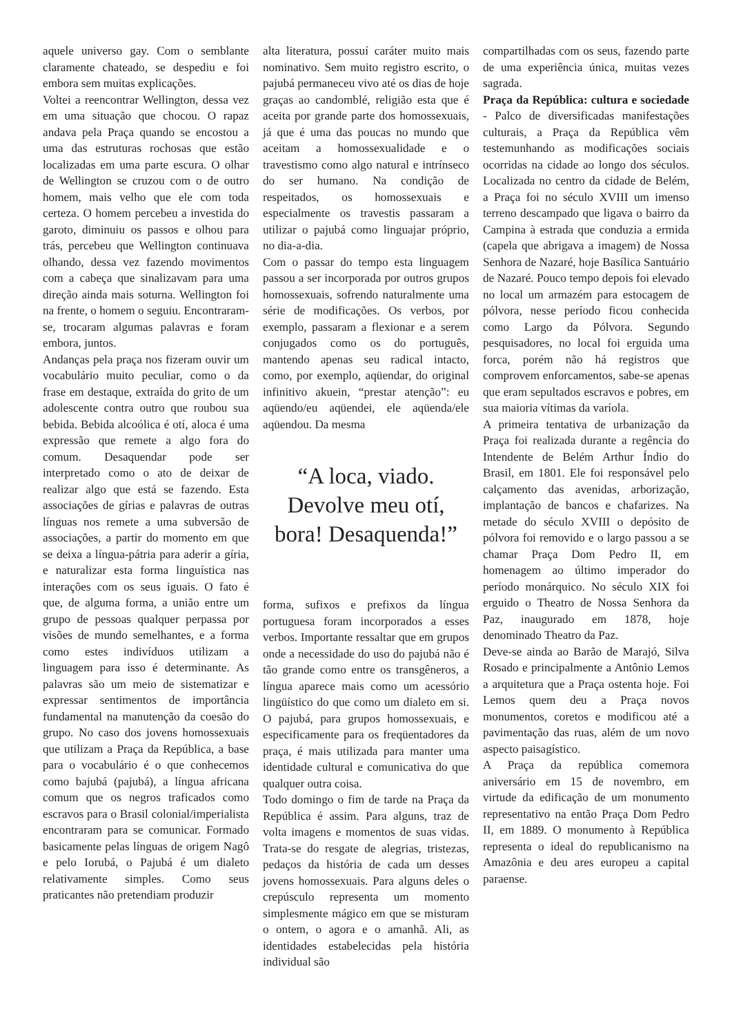aquele universo gay. Com o semblante claramente chateado, se despediu e foi embora sem muitas explicações.
Voltei a reencontrar Wellington, dessa vez em uma situação que chocou. O rapaz andava pela Praça quando se encostou a uma das estruturas rochosas que estão localizadas em uma parte escura. O olhar de Wellington se cruzou com o de outro homem, mais velho que ele com toda certeza. O homem percebeu a investida do garoto, diminuiu os passos e olhou para trás, percebeu que Wellington continuava olhando, dessa vez fazendo movimentos com a cabeça que sinalizavam para uma direção ainda mais soturna. Wellington foi na frente, o homem o seguiu. Encontraram-se, trocaram algumas palavras e foram embora, juntos.
Andanças pela praça nos fizeram ouvir um vocabulário muito peculiar, como o da frase em destaque, extraída do grito de um adolescente contra outro que roubou sua bebida. Bebida alcoólica é otí, aloca é uma expressão que remete a algo fora do comum. Desaquendar pode ser interpretado como o ato de deixar de realizar algo que está se fazendo. Esta associações de gírias e palavras de outras línguas nos remete a uma subversão de associações, a partir do momento em que se deixa a língua-pátria para aderir a gíria, e naturalizar esta forma linguística nas interações com os seus iguais. O fato é que, de alguma forma, a união entre um grupo de pessoas qualquer perpassa por visões de mundo semelhantes, e a forma como estes indivíduos utilizam a linguagem para isso é determinante. As palavras são um meio de sistematizar e expressar sentimentos de importância fundamental na manutenção da coesão do grupo. No caso dos jovens homossexuais que utilizam a Praça da República, a base para o vocabulário é o que conhecemos como bajubá (pajubá), a língua africana comum que os negros traficados como escravos para o Brasil colonial/imperialista encontraram para se comunicar. Formado basicamente pelas línguas de origem Nagô e pelo Iorubá, o Pajubá é um dialeto relativamente simples. Como seus praticantes não pretendiam produzir
alta literatura, possuí caráter muito mais nominativo. Sem muito registro escrito, o pajubá permaneceu vivo até os dias de hoje graças ao candomblé, religião esta que é aceita por grande parte dos homossexuais, já que é uma das poucas no mundo que aceitam a homossexualidade e o travestismo como algo natural e intrínseco do ser humano. Na condição de respeitados, os homossexuais e especialmente os travestis passaram a utilizar o pajubá como linguajar próprio, no dia-a-dia.
Com o passar do tempo esta linguagem passou a ser incorporada por outros grupos homossexuais, sofrendo naturalmente uma série de modificações. Os verbos, por exemplo, passaram a flexionar e a serem conjugados como os do português, mantendo apenas seu radical intacto, como, por exemplo, aqüendar, do original infinitivo akuein, “prestar atenção”: eu aqüendo/eu aqüendei, ele aqüenda/ele aqüendou. Da mesma
“A loca, viado. Devolve meu otí, bora! Desaquenda!”
forma, sufixos e prefixos da língua portuguesa foram incorporados a esses verbos. Importante ressaltar que em grupos onde a necessidade do uso do pajubá não é tão grande como entre os transgêneros, a língua aparece mais como um acessório lingüístico do que como um dialeto em si. O pajubá, para grupos homossexuais, e especificamente para os freqüentadores da praça, é mais utilizada para manter uma identidade cultural e comunicativa do que qualquer outra coisa.
Todo domingo o fim de tarde na Praça da República é assim. Para alguns, traz de volta imagens e momentos de suas vidas. Trata-se do resgate de alegrias, tristezas, pedaços da história de cada um desses jovens homossexuais. Para alguns deles o crepúsculo representa um momento simplesmente mágico em que se misturam o ontem, o agora e o amanhã. Ali, as identidades estabelecidas pela história individual são
compartilhadas com os seus, fazendo parte de uma experiência única, muitas vezes sagrada.
Praça da República: cultura e sociedade - Palco de diversificadas manifestações culturais, a Praça da República vêm testemunhando as modificações sociais ocorridas na cidade ao longo dos séculos. Localizada no centro da cidade de Belém, a Praça foi no século XVIII um imenso terreno descampado que ligava o bairro da Campina à estrada que conduzia a ermida (capela que abrigava a imagem) de Nossa Senhora de Nazaré, hoje Basílica Santuário de Nazaré. Pouco tempo depois foi elevado no local um armazém para estocagem de pólvora, nesse período ficou conhecida como Largo da Pólvora. Segundo pesquisadores, no local foi erguida uma forca, porém não há registros que comprovem enforcamentos, sabe-se apenas que eram sepultados escravos e pobres, em sua maioria vítimas da varíola.
A primeira tentativa de urbanização da Praça foi realizada durante a regência do Intendente de Belém Arthur Índio do Brasil, em 1801. Ele foi responsável pelo calçamento das avenidas, arborização, implantação de bancos e chafarizes. Na metade do século XVIII o depósito de pólvora foi removido e o largo passou a se chamar Praça Dom Pedro II, em homenagem ao último imperador do período monárquico. No século XIX foi erguido o Theatro de Nossa Senhora da Paz, inaugurado em 1878, hoje denominado Theatro da Paz.
Deve-se ainda ao Barão de Marajó, Silva Rosado e principalmente a Antônio Lemos a arquitetura que a Praça ostenta hoje. Foi Lemos quem deu a Praça novos monumentos, coretos e modificou até a pavimentação das ruas, além de um novo aspecto paisagístico.
A Praça da república comemora aniversário em 15 de novembro, em virtude da edificação de um monumento representativo na então Praça Dom Pedro II, em 1889. O monumento à República representa o ideal do republicanismo na Amazônia e deu ares europeu a capital paraense.